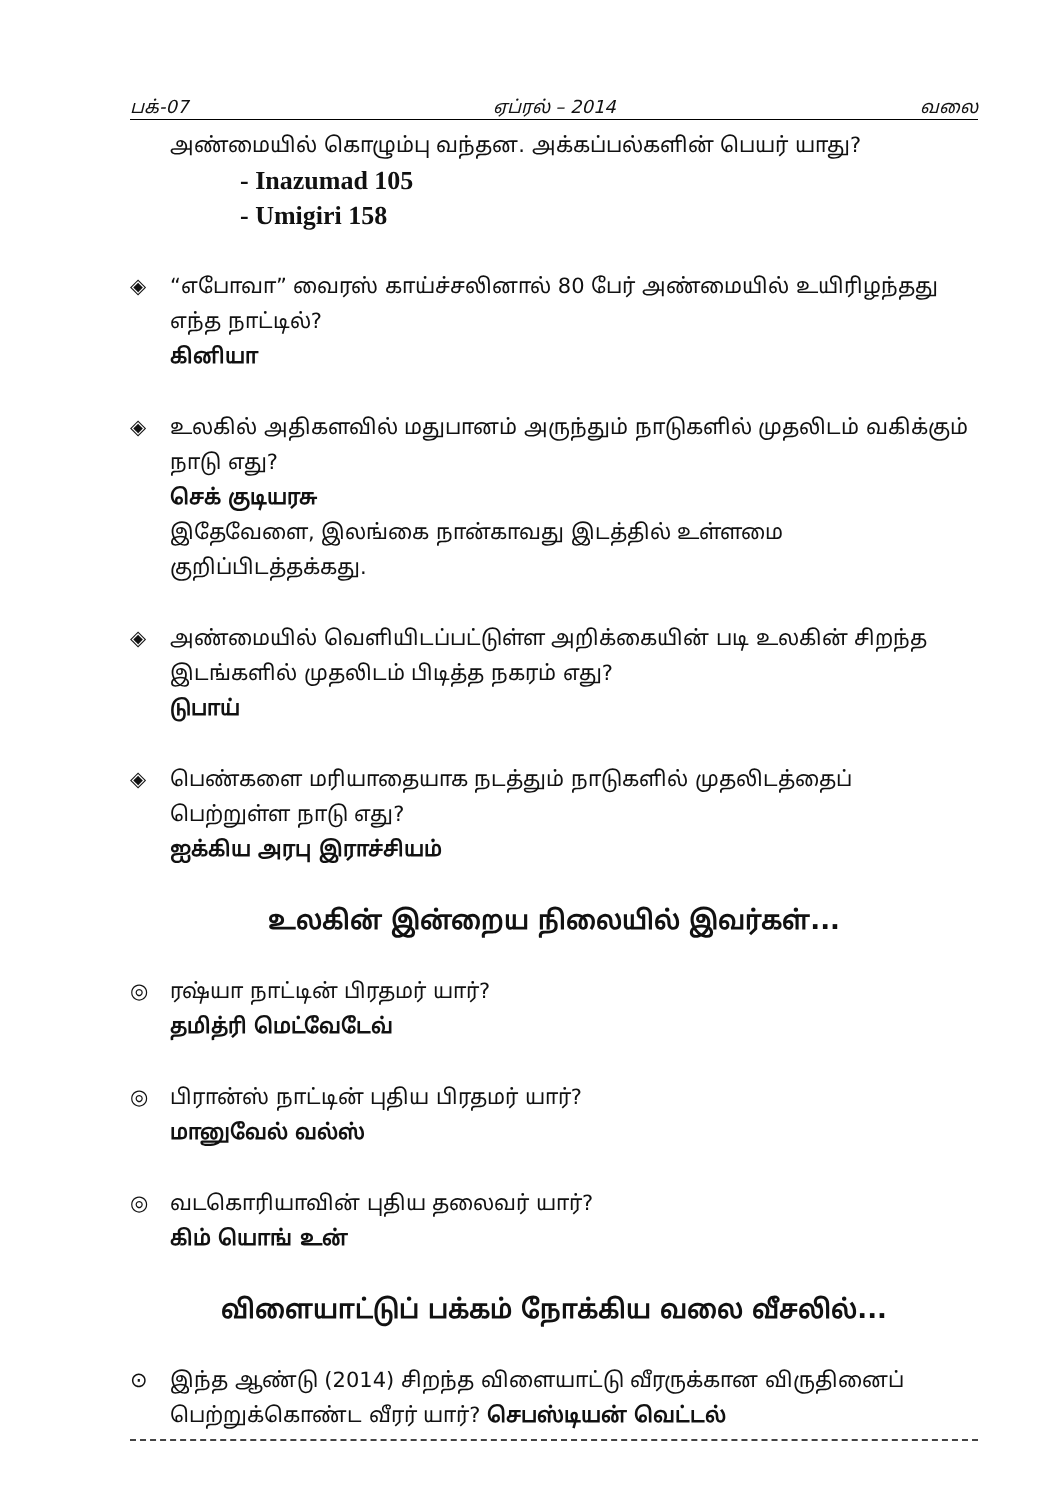பக்-07 ஏப்ரல் – 2014 வலை
அண்மையில் கொழும்பு வந்தன. அக்கப்பல்களின் பெயர் யாது?
- Inazumad 105
- Umigiri 158
◈ “எபோவா” வைரஸ் காய்ச்சலினால் 80 பேர் அண்மையில் உயிரிழந்தது எந்த நாட்டில்?
கினியா
◈ உலகில் அதிகளவில் மதுபானம் அருந்தும் நாடுகளில் முதலிடம் வகிக்கும் நாடு எது?
செக் குடியரசு
இதேவேளை, இலங்கை நான்காவது இடத்தில் உள்ளமை குறிப்பிடத்தக்கது.
◈ அண்மையில் வெளியிடப்பட்டுள்ள அறிக்கையின் படி உலகின் சிறந்த இடங்களில் முதலிடம் பிடித்த நகரம் எது?
டுபாய்
◈ பெண்களை மரியாதையாக நடத்தும் நாடுகளில் முதலிடத்தைப் பெற்றுள்ள நாடு எது?
ஐக்கிய அரபு இராச்சியம்
உலகின் இன்றைய நிலையில் இவர்கள்...
◎ ரஷ்யா நாட்டின் பிரதமர் யார்?
தமித்ரி மெட்வேடேவ்
◎ பிரான்ஸ் நாட்டின் புதிய பிரதமர் யார்?
மானுவேல் வல்ஸ்
◎ வடகொரியாவின் புதிய தலைவர் யார்?
கிம் யொங் உன்
விளையாட்டுப் பக்கம் நோக்கிய வலை வீசலில்...
⊙ இந்த ஆண்டு (2014) சிறந்த விளையாட்டு வீரருக்கான விருதினைப் பெற்றுக்கொண்ட வீரர் யார்? செபஸ்டியன் வெட்டல்